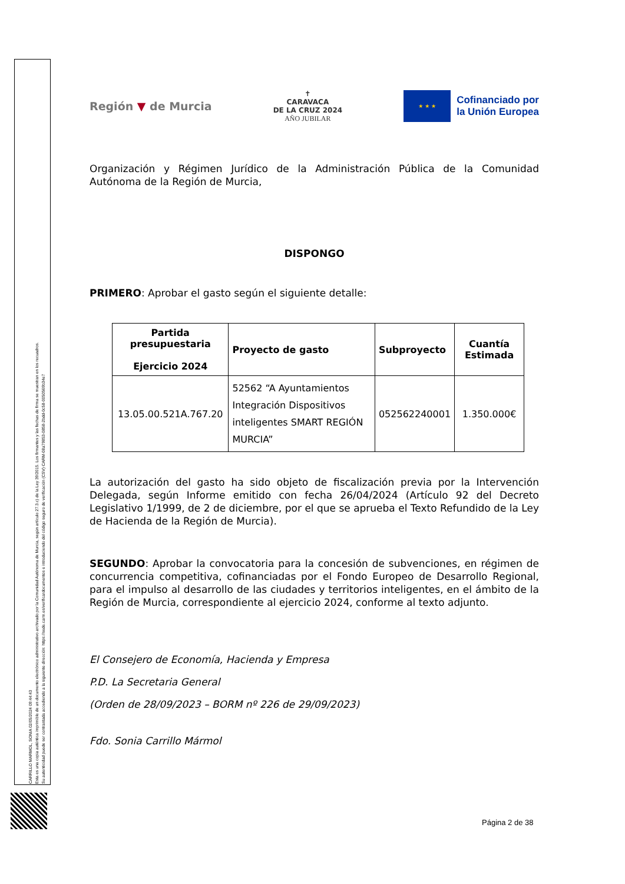CARRILLO MARMOL, SONIA 02/05/2024 09:44:43
Esta es una copia auténtica imprimible de un documento electrónico administrativo archivado por la Comunidad Autónoma de Murcia, según artículo 27.3.c) de la Ley 39/2015. Los firmantes y las fechas de firma se muestran en los recuadros.
Su autenticidad puede ser contrastada accediendo a la siguiente dirección: https://sede.carm.es/verificardocumentos e introduciendo del código seguro de verificación (CSV) CARM-08a79853-0858-2bdd-0c58-0050569b34e7
Región ▼ de Murcia
✝
CARAVACA
DE LA CRUZ 2024
AÑO JUBILAR
★ ★ ★
Cofinanciado por
la Unión Europea
Organización y Régimen Jurídico de la Administración Pública de la Comunidad Autónoma de la Región de Murcia,
DISPONGO
PRIMERO: Aprobar el gasto según el siguiente detalle:
| Partida presupuestaria Ejercicio 2024 | Proyecto de gasto | Subproyecto | Cuantía Estimada |
| --- | --- | --- | --- |
| 13.05.00.521A.767.20 | 52562 “A Ayuntamientos Integración Dispositivos inteligentes SMART REGIÓN MURCIA” | 052562240001 | 1.350.000€ |
La autorización del gasto ha sido objeto de fiscalización previa por la Intervención Delegada, según Informe emitido con fecha 26/04/2024 (Artículo 92 del Decreto Legislativo 1/1999, de 2 de diciembre, por el que se aprueba el Texto Refundido de la Ley de Hacienda de la Región de Murcia).
SEGUNDO: Aprobar la convocatoria para la concesión de subvenciones, en régimen de concurrencia competitiva, cofinanciadas por el Fondo Europeo de Desarrollo Regional, para el impulso al desarrollo de las ciudades y territorios inteligentes, en el ámbito de la Región de Murcia, correspondiente al ejercicio 2024, conforme al texto adjunto.
El Consejero de Economía, Hacienda y Empresa
P.D. La Secretaria General
(Orden de 28/09/2023 – BORM nº 226 de 29/09/2023)
Fdo. Sonia Carrillo Mármol
Página 2 de 38